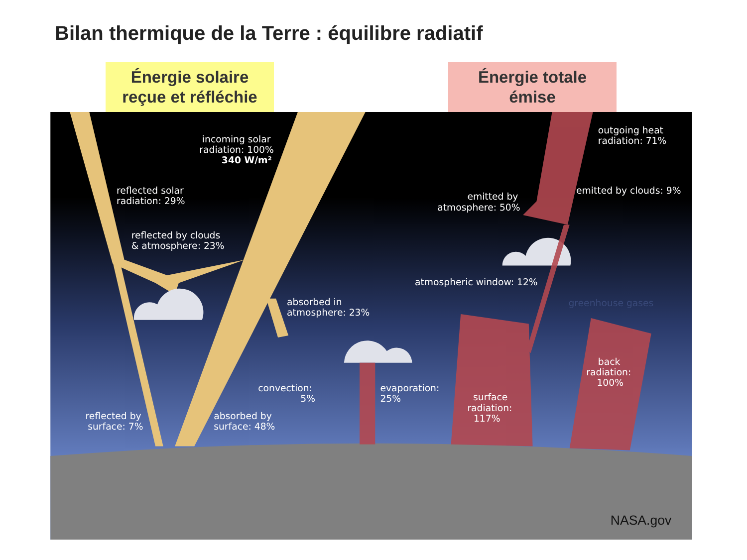Bilan thermique de la Terre : équilibre radiatif
Énergie solaire
reçue et réfléchie
Énergie totale
émise
incoming solar
radiation: 100%
340 W/m²
reflected solar
radiation: 29%
reflected by clouds
& atmosphere: 23%
absorbed in
atmosphere: 23%
reflected by
surface: 7%
absorbed by
surface: 48%
convection:
5%
evaporation:
25%
outgoing heat
radiation: 71%
emitted by
atmosphere: 50%
emitted by clouds: 9%
atmospheric window: 12%
surface
radiation:
117%
back
radiation:
100%
greenhouse gases
NASA.gov